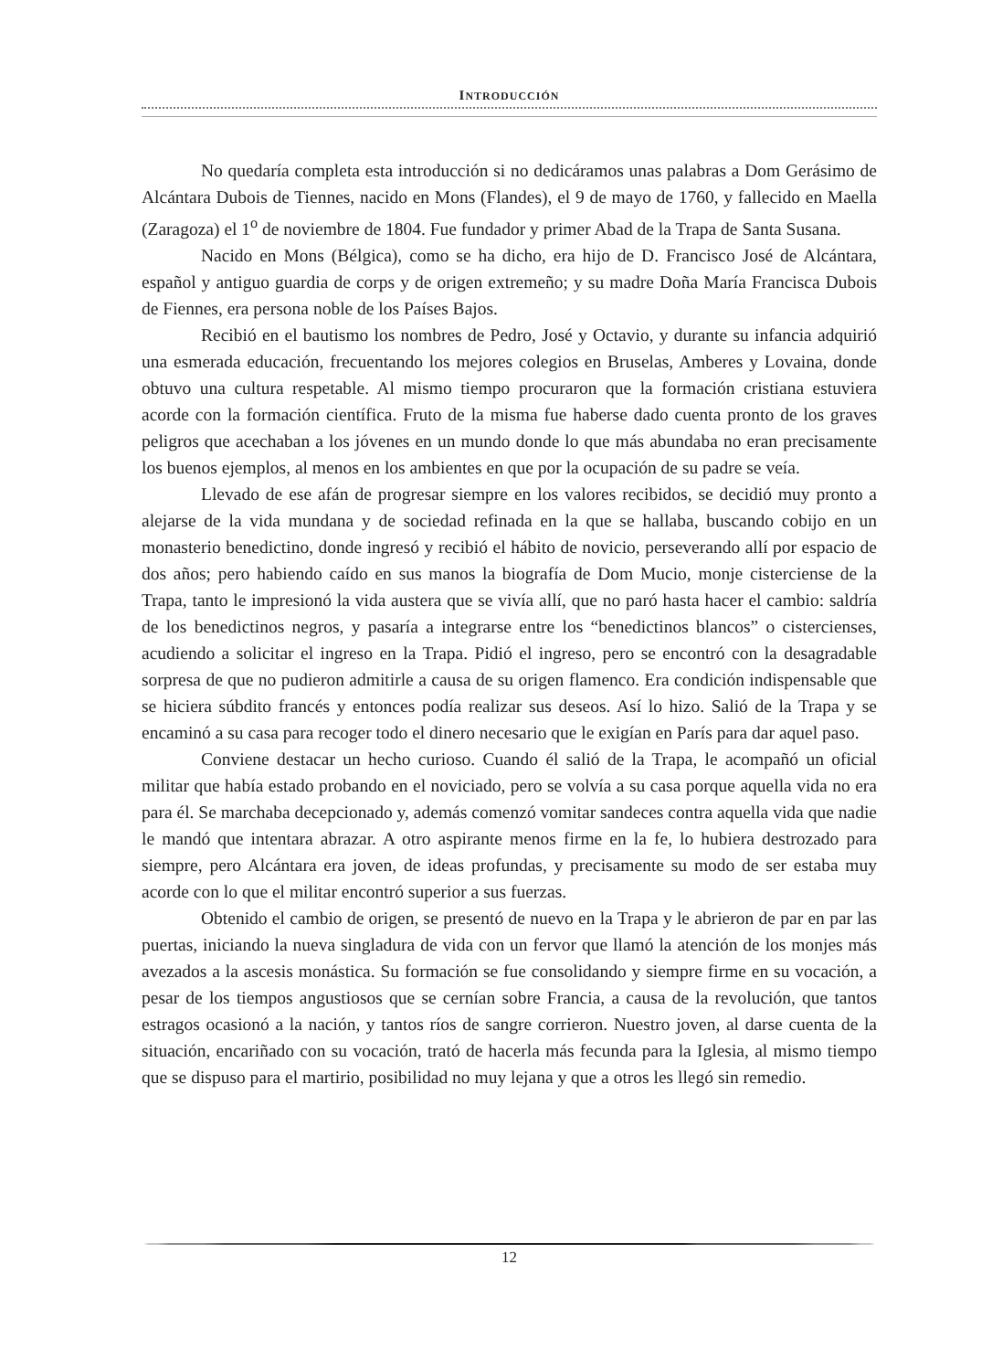INTRODUCCIÓN
No quedaría completa esta introducción si no dedicáramos unas palabras a Dom Gerásimo de Alcántara Dubois de Tiennes, nacido en Mons (Flandes), el 9 de mayo de 1760, y fallecido en Maella (Zaragoza) el 1<sup>o</sup> de noviembre de 1804. Fue fundador y primer Abad de la Trapa de Santa Susana.
Nacido en Mons (Bélgica), como se ha dicho, era hijo de D. Francisco José de Alcántara, español y antiguo guardia de corps y de origen extremeño; y su madre Doña María Francisca Dubois de Fiennes, era persona noble de los Países Bajos.
Recibió en el bautismo los nombres de Pedro, José y Octavio, y durante su infancia adquirió una esmerada educación, frecuentando los mejores colegios en Bruselas, Amberes y Lovaina, donde obtuvo una cultura respetable. Al mismo tiempo procuraron que la formación cristiana estuviera acorde con la formación científica. Fruto de la misma fue haberse dado cuenta pronto de los graves peligros que acechaban a los jóvenes en un mundo donde lo que más abundaba no eran precisamente los buenos ejemplos, al menos en los ambientes en que por la ocupación de su padre se veía.
Llevado de ese afán de progresar siempre en los valores recibidos, se decidió muy pronto a alejarse de la vida mundana y de sociedad refinada en la que se hallaba, buscando cobijo en un monasterio benedictino, donde ingresó y recibió el hábito de novicio, perseverando allí por espacio de dos años; pero habiendo caído en sus manos la biografía de Dom Mucio, monje cisterciense de la Trapa, tanto le impresionó la vida austera que se vivía allí, que no paró hasta hacer el cambio: saldría de los benedictinos negros, y pasaría a integrarse entre los “benedictinos blancos” o cistercienses, acudiendo a solicitar el ingreso en la Trapa. Pidió el ingreso, pero se encontró con la desagradable sorpresa de que no pudieron admitirle a causa de su origen flamenco. Era condición indispensable que se hiciera súbdito francés y entonces podía realizar sus deseos. Así lo hizo. Salió de la Trapa y se encaminó a su casa para recoger todo el dinero necesario que le exigían en París para dar aquel paso.
Conviene destacar un hecho curioso. Cuando él salió de la Trapa, le acompañó un oficial militar que había estado probando en el noviciado, pero se volvía a su casa porque aquella vida no era para él. Se marchaba decepcionado y, además comenzó vomitar sandeces contra aquella vida que nadie le mandó que intentara abrazar. A otro aspirante menos firme en la fe, lo hubiera destrozado para siempre, pero Alcántara era joven, de ideas profundas, y precisamente su modo de ser estaba muy acorde con lo que el militar encontró superior a sus fuerzas.
Obtenido el cambio de origen, se presentó de nuevo en la Trapa y le abrieron de par en par las puertas, iniciando la nueva singladura de vida con un fervor que llamó la atención de los monjes más avezados a la ascesis monástica. Su formación se fue consolidando y siempre firme en su vocación, a pesar de los tiempos angustiosos que se cernían sobre Francia, a causa de la revolución, que tantos estragos ocasionó a la nación, y tantos ríos de sangre corrieron. Nuestro joven, al darse cuenta de la situación, encariñado con su vocación, trató de hacerla más fecunda para la Iglesia, al mismo tiempo que se dispuso para el martirio, posibilidad no muy lejana y que a otros les llegó sin remedio.
12